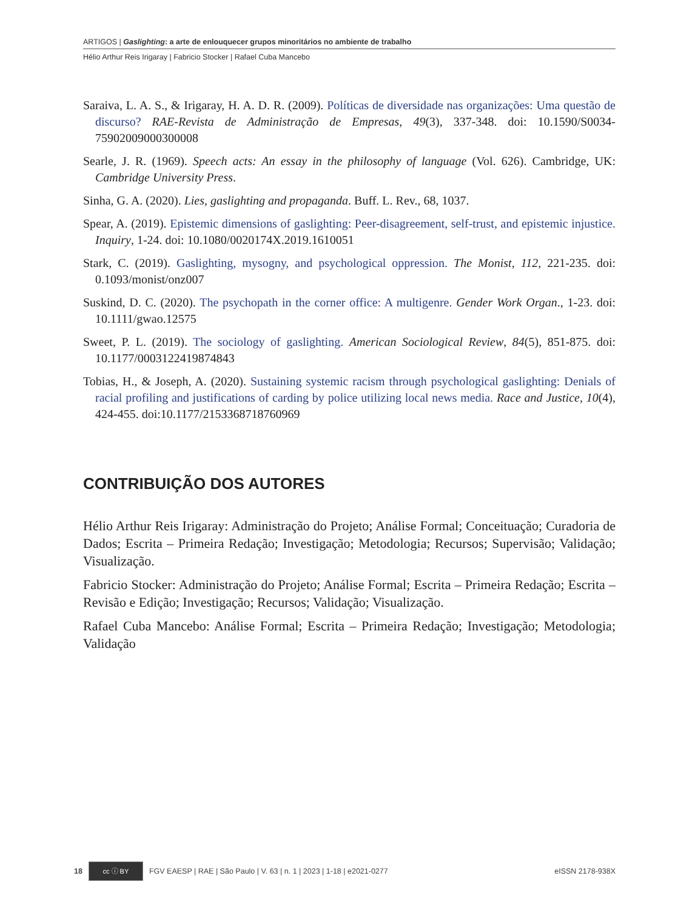ARTIGOS | Gaslighting: a arte de enlouquecer grupos minoritários no ambiente de trabalho
Hélio Arthur Reis Irigaray | Fabricio Stocker | Rafael Cuba Mancebo
Saraiva, L. A. S., & Irigaray, H. A. D. R. (2009). Políticas de diversidade nas organizações: Uma questão de discurso? RAE-Revista de Administração de Empresas, 49(3), 337-348. doi: 10.1590/S0034-75902009000300008
Searle, J. R. (1969). Speech acts: An essay in the philosophy of language (Vol. 626). Cambridge, UK: Cambridge University Press.
Sinha, G. A. (2020). Lies, gaslighting and propaganda. Buff. L. Rev., 68, 1037.
Spear, A. (2019). Epistemic dimensions of gaslighting: Peer-disagreement, self-trust, and epistemic injustice. Inquiry, 1-24. doi: 10.1080/0020174X.2019.1610051
Stark, C. (2019). Gaslighting, mysogny, and psychological oppression. The Monist, 112, 221-235. doi: 0.1093/monist/onz007
Suskind, D. C. (2020). The psychopath in the corner office: A multigenre. Gender Work Organ., 1-23. doi: 10.1111/gwao.12575
Sweet, P. L. (2019). The sociology of gaslighting. American Sociological Review, 84(5), 851-875. doi: 10.1177/0003122419874843
Tobias, H., & Joseph, A. (2020). Sustaining systemic racism through psychological gaslighting: Denials of racial profiling and justifications of carding by police utilizing local news media. Race and Justice, 10(4), 424-455. doi:10.1177/2153368718760969
CONTRIBUIÇÃO DOS AUTORES
Hélio Arthur Reis Irigaray: Administração do Projeto; Análise Formal; Conceituação; Curadoria de Dados; Escrita – Primeira Redação; Investigação; Metodologia; Recursos; Supervisão; Validação; Visualização.
Fabricio Stocker: Administração do Projeto; Análise Formal; Escrita – Primeira Redação; Escrita – Revisão e Edição; Investigação; Recursos; Validação; Visualização.
Rafael Cuba Mancebo: Análise Formal; Escrita – Primeira Redação; Investigação; Metodologia; Validação
18 cc ⓘ BY FGV EAESP | RAE | São Paulo | V. 63 | n. 1 | 2023 | 1-18 | e2021-0277 eISSN 2178-938X